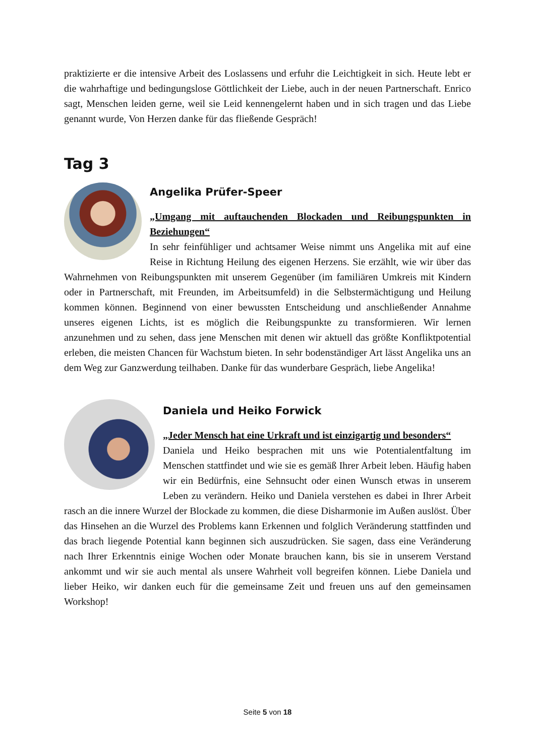praktizierte er die intensive Arbeit des Loslassens und erfuhr die Leichtigkeit in sich. Heute lebt er die wahrhaftige und bedingungslose Göttlichkeit der Liebe, auch in der neuen Partnerschaft. Enrico sagt, Menschen leiden gerne, weil sie Leid kennengelernt haben und in sich tragen und das Liebe genannt wurde, Von Herzen danke für das fließende Gespräch!
Tag 3
Angelika Prüfer-Speer
„Umgang mit auftauchenden Blockaden und Reibungspunkten in Beziehungen“
In sehr feinfühliger und achtsamer Weise nimmt uns Angelika mit auf eine Reise in Richtung Heilung des eigenen Herzens. Sie erzählt, wie wir über das Wahrnehmen von Reibungspunkten mit unserem Gegenüber (im familiären Umkreis mit Kindern oder in Partnerschaft, mit Freunden, im Arbeitsumfeld) in die Selbstermächtigung und Heilung kommen können. Beginnend von einer bewussten Entscheidung und anschließender Annahme unseres eigenen Lichts, ist es möglich die Reibungspunkte zu transformieren. Wir lernen anzunehmen und zu sehen, dass jene Menschen mit denen wir aktuell das größte Konfliktpotential erleben, die meisten Chancen für Wachstum bieten. In sehr bodenständiger Art lässt Angelika uns an dem Weg zur Ganzwerdung teilhaben. Danke für das wunderbare Gespräch, liebe Angelika!
Daniela und Heiko Forwick
„Jeder Mensch hat eine Urkraft und ist einzigartig und besonders“
Daniela und Heiko besprachen mit uns wie Potentialentfaltung im Menschen stattfindet und wie sie es gemäß Ihrer Arbeit leben. Häufig haben wir ein Bedürfnis, eine Sehnsucht oder einen Wunsch etwas in unserem Leben zu verändern. Heiko und Daniela verstehen es dabei in Ihrer Arbeit rasch an die innere Wurzel der Blockade zu kommen, die diese Disharmonie im Außen auslöst. Über das Hinsehen an die Wurzel des Problems kann Erkennen und folglich Veränderung stattfinden und das brach liegende Potential kann beginnen sich auszudrücken. Sie sagen, dass eine Veränderung nach Ihrer Erkenntnis einige Wochen oder Monate brauchen kann, bis sie in unserem Verstand ankommt und wir sie auch mental als unsere Wahrheit voll begreifen können. Liebe Daniela und lieber Heiko, wir danken euch für die gemeinsame Zeit und freuen uns auf den gemeinsamen Workshop!
Seite 5 von 18